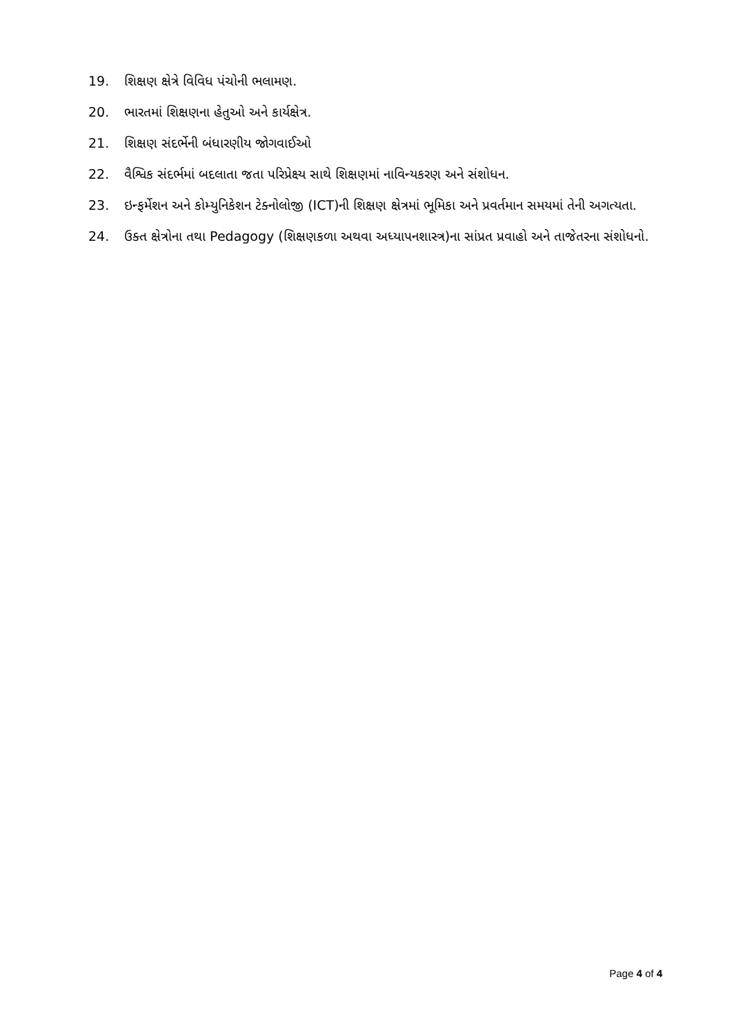19. શિક્ષણ ક્ષેત્રે વિવિધ પંચોની ભલામણ.
20. ભારતમાં શિક્ષણના હેતુઓ અને કાર્યક્ષેત્ર.
21. શિક્ષણ સંદર્ભેની બંધારણીય જોગવાઈઓ
22. વૈશ્વિક સંદર્ભમાં બદલાતા જતા પરિપ્રેક્ષ્ય સાથે શિક્ષણમાં નાવિન્યકરણ અને સંશોધન.
23. ઇન્ફર્મેશન અને કોમ્યુનિકેશન ટેક્નોલોજી (ICT)ની શિક્ષણ ક્ષેત્રમાં ભૂમિકા અને પ્રવર્તમાન સમયમાં તેની અગત્યતા.
24. ઉક્ત ક્ષેત્રોના તથા Pedagogy (શિક્ષણકળા અથવા અધ્યાપનશાસ્ત્ર)ના સાંપ્રત પ્રવાહો અને તાજેતરના સંશોધનો.
Page 4 of 4